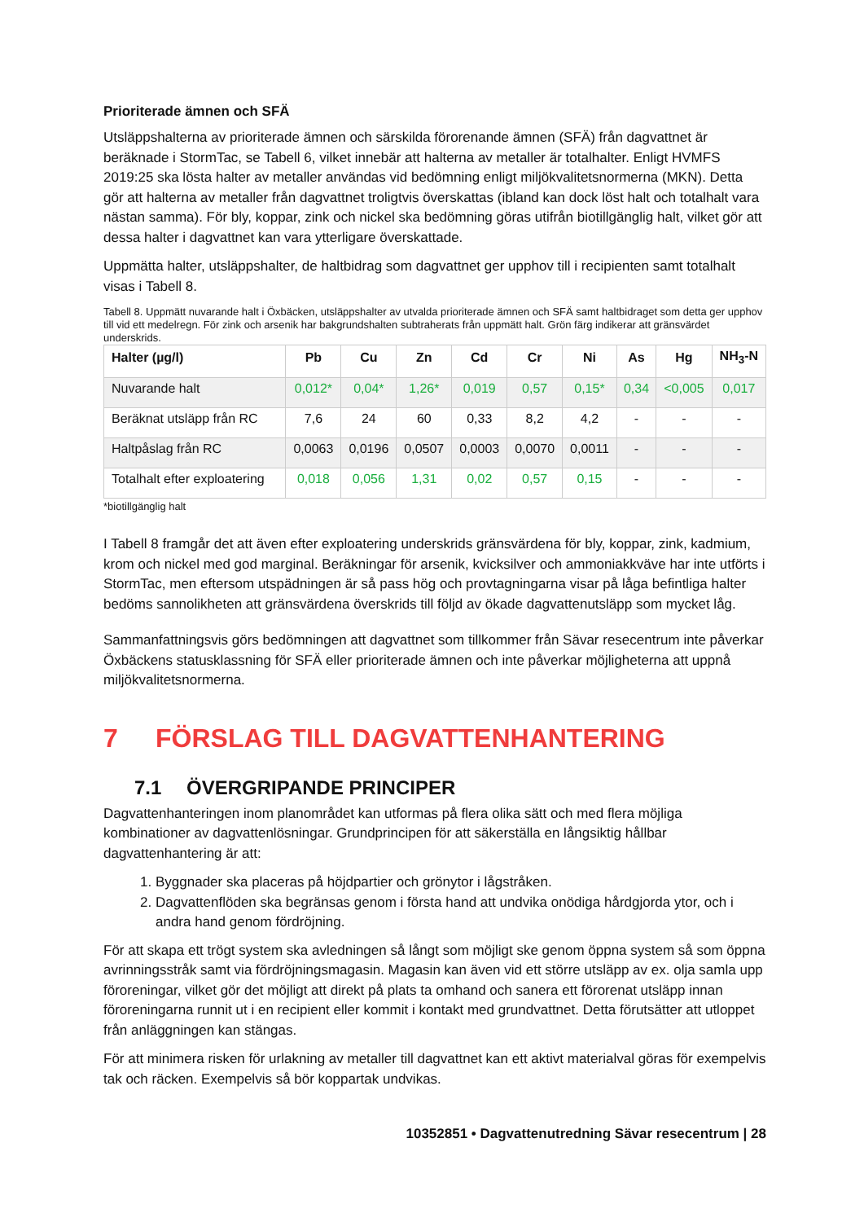Prioriterade ämnen och SFÄ
Utsläppshalterna av prioriterade ämnen och särskilda förorenande ämnen (SFÄ) från dagvattnet är beräknade i StormTac, se Tabell 6, vilket innebär att halterna av metaller är totalhalter. Enligt HVMFS 2019:25 ska lösta halter av metaller användas vid bedömning enligt miljökvalitetsnormerna (MKN). Detta gör att halterna av metaller från dagvattnet troligtvis överskattas (ibland kan dock löst halt och totalhalt vara nästan samma). För bly, koppar, zink och nickel ska bedömning göras utifrån biotillgänglig halt, vilket gör att dessa halter i dagvattnet kan vara ytterligare överskattade.
Uppmätta halter, utsläppshalter, de haltbidrag som dagvattnet ger upphov till i recipienten samt totalhalt visas i Tabell 8.
Tabell 8. Uppmätt nuvarande halt i Öxbäcken, utsläppshalter av utvalda prioriterade ämnen och SFÄ samt haltbidraget som detta ger upphov till vid ett medelregn. För zink och arsenik har bakgrundshalten subtraherats från uppmätt halt. Grön färg indikerar att gränsvärdet underskrids.
| Halter (µg/l) | Pb | Cu | Zn | Cd | Cr | Ni | As | Hg | NH<sub>3</sub>-N |
| --- | --- | --- | --- | --- | --- | --- | --- | --- | --- |
| Nuvarande halt | 0,012* | 0,04* | 1,26* | 0,019 | 0,57 | 0,15* | 0,34 | <0,005 | 0,017 |
| Beräknat utsläpp från RC | 7,6 | 24 | 60 | 0,33 | 8,2 | 4,2 | - | - | - |
| Haltpåslag från RC | 0,0063 | 0,0196 | 0,0507 | 0,0003 | 0,0070 | 0,0011 | - | - | - |
| Totalhalt efter exploatering | 0,018 | 0,056 | 1,31 | 0,02 | 0,57 | 0,15 | - | - | - |
*biotillgänglig halt
I Tabell 8 framgår det att även efter exploatering underskrids gränsvärdena för bly, koppar, zink, kadmium, krom och nickel med god marginal. Beräkningar för arsenik, kvicksilver och ammoniakkväve har inte utförts i StormTac, men eftersom utspädningen är så pass hög och provtagningarna visar på låga befintliga halter bedöms sannolikheten att gränsvärdena överskrids till följd av ökade dagvattenutsläpp som mycket låg.
Sammanfattningsvis görs bedömningen att dagvattnet som tillkommer från Sävar resecentrum inte påverkar Öxbäckens statusklassning för SFÄ eller prioriterade ämnen och inte påverkar möjligheterna att uppnå miljökvalitetsnormerna.
7 FÖRSLAG TILL DAGVATTENHANTERING
7.1 ÖVERGRIPANDE PRINCIPER
Dagvattenhanteringen inom planområdet kan utformas på flera olika sätt och med flera möjliga kombinationer av dagvattenlösningar. Grundprincipen för att säkerställa en långsiktig hållbar dagvattenhantering är att:
1. Byggnader ska placeras på höjdpartier och grönytor i lågstråken.
2. Dagvattenflöden ska begränsas genom i första hand att undvika onödiga hårdgjorda ytor, och i andra hand genom fördröjning.
För att skapa ett trögt system ska avledningen så långt som möjligt ske genom öppna system så som öppna avrinningsstråk samt via fördröjningsmagasin. Magasin kan även vid ett större utsläpp av ex. olja samla upp föroreningar, vilket gör det möjligt att direkt på plats ta omhand och sanera ett förorenat utsläpp innan föroreningarna runnit ut i en recipient eller kommit i kontakt med grundvattnet. Detta förutsätter att utloppet från anläggningen kan stängas.
För att minimera risken för urlakning av metaller till dagvattnet kan ett aktivt materialval göras för exempelvis tak och räcken. Exempelvis så bör koppartak undvikas.
10352851 • Dagvattenutredning Sävar resecentrum | 28